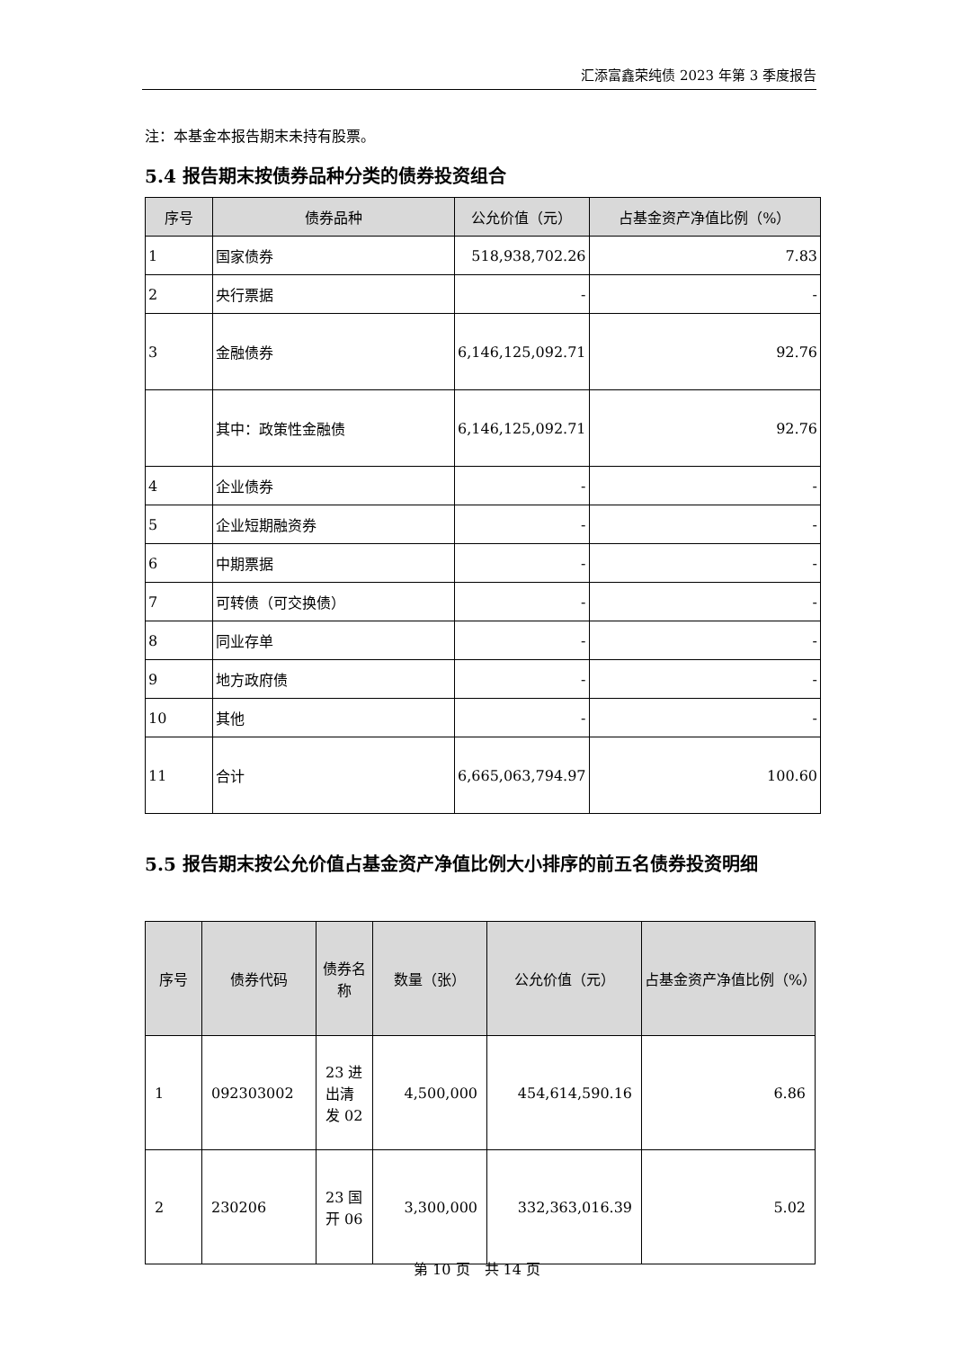汇添富鑫荣纯债 2023 年第 3 季度报告
注：本基金本报告期末未持有股票。
5.4 报告期末按债券品种分类的债券投资组合
| 序号 | 债券品种 | 公允价值（元） | 占基金资产净值比例（%） |
| --- | --- | --- | --- |
| 1 | 国家债券 | 518,938,702.26 | 7.83 |
| 2 | 央行票据 | - | - |
| 3 | 金融债券 | 6,146,125,092.71 | 92.76 |
| | 其中：政策性金融债 | 6,146,125,092.71 | 92.76 |
| 4 | 企业债券 | - | - |
| 5 | 企业短期融资券 | - | - |
| 6 | 中期票据 | - | - |
| 7 | 可转债（可交换债） | - | - |
| 8 | 同业存单 | - | - |
| 9 | 地方政府债 | - | - |
| 10 | 其他 | - | - |
| 11 | 合计 | 6,665,063,794.97 | 100.60 |
5.5 报告期末按公允价值占基金资产净值比例大小排序的前五名债券投资明细
| 序号 | 债券代码 | 债券名称 | 数量（张） | 公允价值（元） | 占基金资产净值比例（%） |
| --- | --- | --- | --- | --- | --- |
| 1 | 092303002 | 23 进出清发 02 | 4,500,000 | 454,614,590.16 | 6.86 |
| 2 | 230206 | 23 国开 06 | 3,300,000 | 332,363,016.39 | 5.02 |
第 10 页　共 14 页